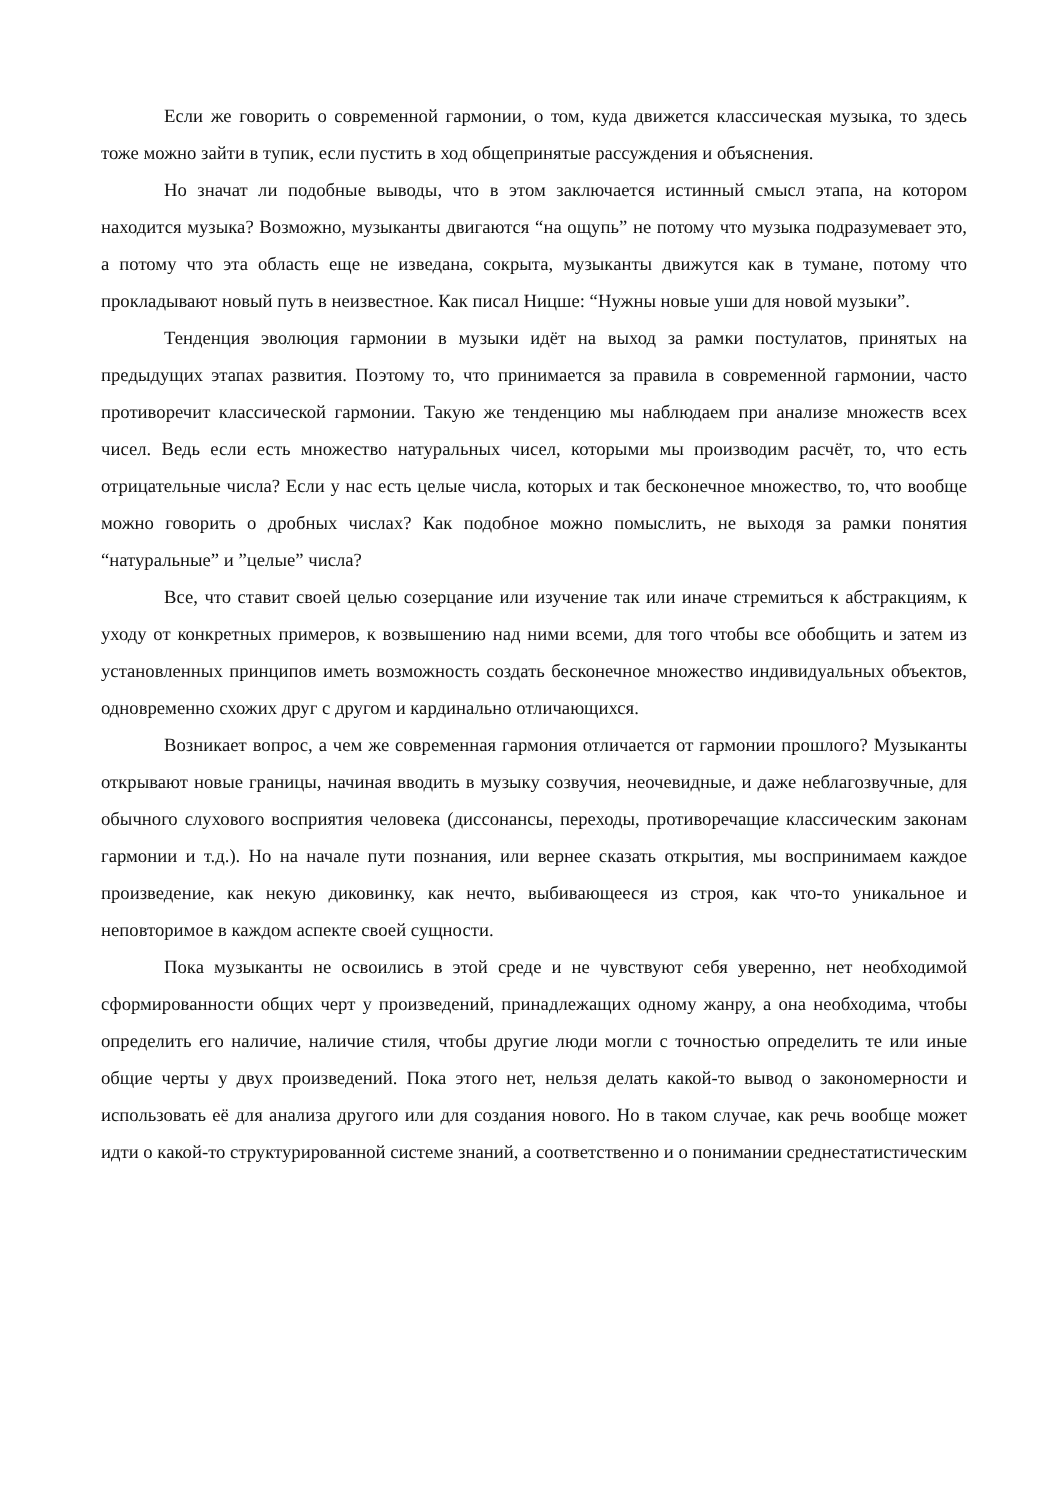Если же говорить о современной гармонии, о том, куда движется классическая музыка, то здесь тоже можно зайти в тупик, если пустить в ход общепринятые рассуждения и объяснения.
Но значат ли подобные выводы, что в этом заключается истинный смысл этапа, на котором находится музыка? Возможно, музыканты двигаются “на ощупь” не потому что музыка подразумевает это, а потому что эта область еще не изведана, сокрыта, музыканты движутся как в тумане, потому что прокладывают новый путь в неизвестное. Как писал Ницше: “Нужны новые уши для новой музыки”.
Тенденция эволюция гармонии в музыки идёт на выход за рамки постулатов, принятых на предыдущих этапах развития. Поэтому то, что принимается за правила в современной гармонии, часто противоречит классической гармонии. Такую же тенденцию мы наблюдаем при анализе множеств всех чисел. Ведь если есть множество натуральных чисел, которыми мы производим расчёт, то, что есть отрицательные числа? Если у нас есть целые числа, которых и так бесконечное множество, то, что вообще можно говорить о дробных числах? Как подобное можно помыслить, не выходя за рамки понятия “натуральные” и ”целые” числа?
Все, что ставит своей целью созерцание или изучение так или иначе стремиться к абстракциям, к уходу от конкретных примеров, к возвышению над ними всеми, для того чтобы все обобщить и затем из установленных принципов иметь возможность создать бесконечное множество индивидуальных объектов, одновременно схожих друг с другом и кардинально отличающихся.
Возникает вопрос, а чем же современная гармония отличается от гармонии прошлого? Музыканты открывают новые границы, начиная вводить в музыку созвучия, неочевидные, и даже неблагозвучные, для обычного слухового восприятия человека (диссонансы, переходы, противоречащие классическим законам гармонии и т.д.). Но на начале пути познания, или вернее сказать открытия, мы воспринимаем каждое произведение, как некую диковинку, как нечто, выбивающееся из строя, как что-то уникальное и неповторимое в каждом аспекте своей сущности.
Пока музыканты не освоились в этой среде и не чувствуют себя уверенно, нет необходимой сформированности общих черт у произведений, принадлежащих одному жанру, а она необходима, чтобы определить его наличие, наличие стиля, чтобы другие люди могли с точностью определить те или иные общие черты у двух произведений. Пока этого нет, нельзя делать какой-то вывод о закономерности и использовать её для анализа другого или для создания нового. Но в таком случае, как речь вообще может идти о какой-то структурированной системе знаний, а соответственно и о понимании среднестатистическим